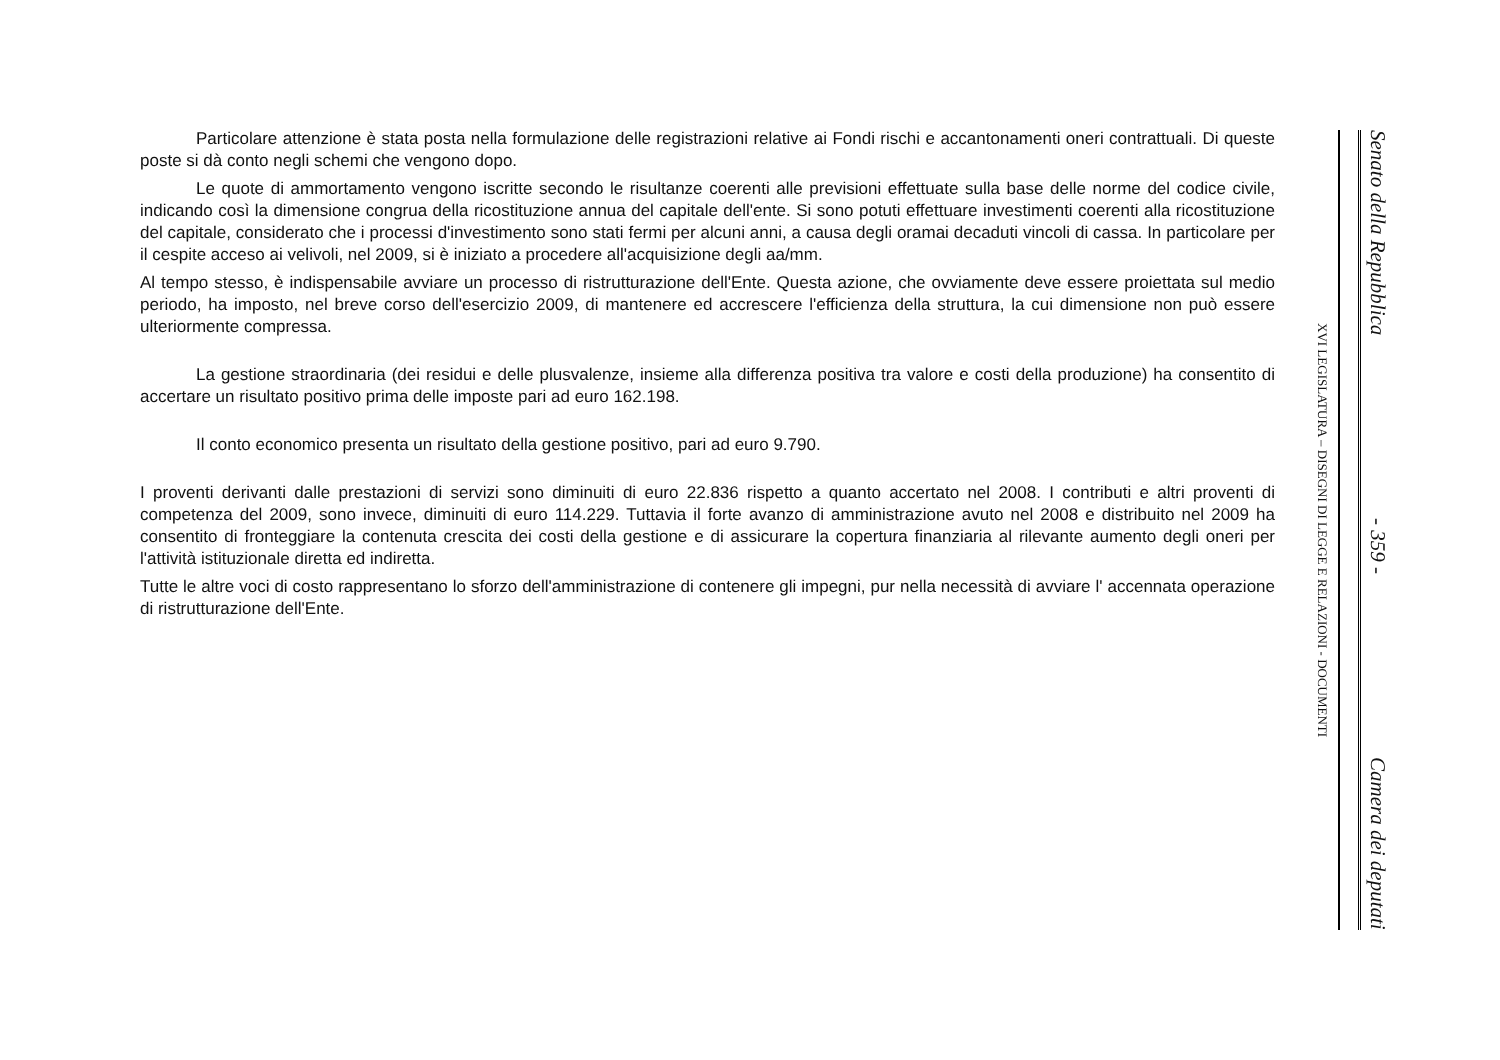Particolare attenzione è stata posta nella formulazione delle registrazioni relative ai Fondi rischi e accantonamenti oneri contrattuali. Di queste poste si dà conto negli schemi che vengono dopo.
Le quote di ammortamento vengono iscritte secondo le risultanze coerenti alle previsioni effettuate sulla base delle norme del codice civile, indicando così la dimensione congrua della ricostituzione annua del capitale dell'ente. Si sono potuti effettuare investimenti coerenti alla ricostituzione del capitale, considerato che i processi d'investimento sono stati fermi per alcuni anni, a causa degli oramai decaduti vincoli di cassa. In particolare per il cespite acceso ai velivoli, nel 2009, si è iniziato a procedere all'acquisizione degli aa/mm.
Al tempo stesso, è indispensabile avviare un processo di ristrutturazione dell'Ente. Questa azione, che ovviamente deve essere proiettata sul medio periodo, ha imposto, nel breve corso dell'esercizio 2009, di mantenere ed accrescere l'efficienza della struttura, la cui dimensione non può essere ulteriormente compressa.
La gestione straordinaria (dei residui e delle plusvalenze, insieme alla differenza positiva tra valore e costi della produzione) ha consentito di accertare un risultato positivo prima delle imposte pari ad euro 162.198.
Il conto economico presenta un risultato della gestione positivo, pari ad euro 9.790.
I proventi derivanti dalle prestazioni di servizi sono diminuiti di euro 22.836 rispetto a quanto accertato nel 2008. I contributi e altri proventi di competenza del 2009, sono invece, diminuiti di euro 114.229. Tuttavia il forte avanzo di amministrazione avuto nel 2008 e distribuito nel 2009 ha consentito di fronteggiare la contenuta crescita dei costi della gestione e di assicurare la copertura finanziaria al rilevante aumento degli oneri per l'attività istituzionale diretta ed indiretta.
Tutte le altre voci di costo rappresentano lo sforzo dell'amministrazione di contenere gli impegni, pur nella necessità di avviare l' accennata operazione di ristrutturazione dell'Ente.
Senato della Repubblica - 359 - Camera dei deputati
XVI LEGISLATURA – DISEGNI DI LEGGE E RELAZIONI - DOCUMENTI